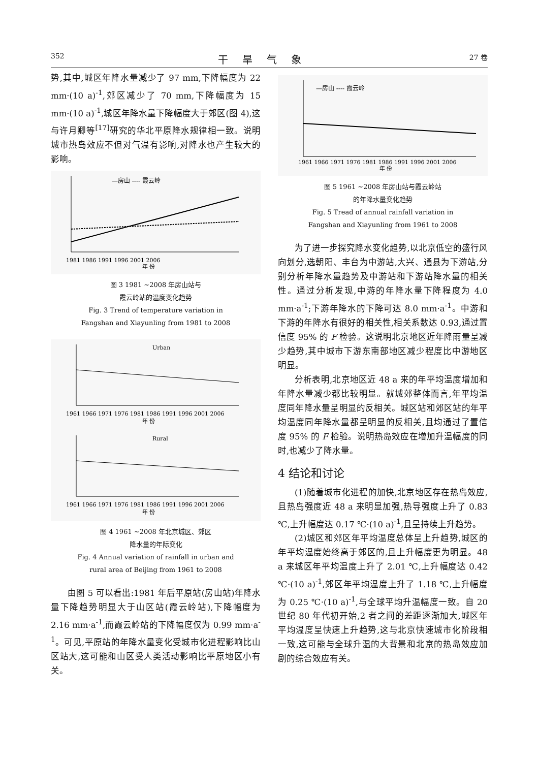352 干旱气象 27 卷
势,其中,城区年降水量减少了 97 mm,下降幅度为 22 mm·(10 a)<sup>-1</sup>,郊区减少了 70 mm,下降幅度为 15 mm·(10 a)<sup>-1</sup>,城区年降水量下降幅度大于郊区(图 4),这与许月卿等<sup>[17]</sup>研究的华北平原降水规律相一致。说明城市热岛效应不但对气温有影响,对降水也产生较大的影响。
—房山 ---- 霞云岭
1981 1986 1991 1996 2001 2006
年 份
图 3 1981 ~2008 年房山站与
霞云岭站的温度变化趋势
Fig. 3 Trend of temperature variation in
Fangshan and Xiayunling from 1981 to 2008
Urban
1961 1966 1971 1976 1981 1986 1991 1996 2001 2006
年 份
Rural
1961 1966 1971 1976 1981 1986 1991 1996 2001 2006
年 份
图 4 1961 ~2008 年北京城区、郊区
降水量的年际变化
Fig. 4 Annual variation of rainfall in urban and
rural area of Beijing from 1961 to 2008
由图 5 可以看出:1981 年后平原站(房山站)年降水量下降趋势明显大于山区站(霞云岭站),下降幅度为 2.16 mm·a<sup>-1</sup>,而霞云岭站的下降幅度仅为 0.99 mm·a<sup>-1</sup>。可见,平原站的年降水量变化受城市化进程影响比山区站大,这可能和山区受人类活动影响比平原地区小有关。
—房山 ---- 霞云岭
1961 1966 1971 1976 1981 1986 1991 1996 2001 2006
年 份
图 5 1961 ~2008 年房山站与霞云岭站
的年降水量变化趋势
Fig. 5 Tread of annual rainfall variation in
Fangshan and Xiayunling from 1961 to 2008
为了进一步探究降水变化趋势,以北京低空的盛行风向划分,选朝阳、丰台为中游站,大兴、通县为下游站,分别分析年降水量趋势及中游站和下游站降水量的相关性。通过分析发现,中游的年降水量下降程度为 4.0 mm·a<sup>-1</sup>;下游年降水的下降可达 8.0 mm·a<sup>-1</sup>。中游和下游的年降水有很好的相关性,相关系数达 0.93,通过置信度 95% 的 F 检验。这说明北京地区近年降雨量呈减少趋势,其中城市下游东南部地区减少程度比中游地区明显。
分析表明,北京地区近 48 a 来的年平均温度增加和年降水量减少都比较明显。就城郊整体而言,年平均温度同年降水量呈明显的反相关。城区站和郊区站的年平均温度同年降水量都呈明显的反相关,且均通过了置信度 95% 的 F 检验。说明热岛效应在增加升温幅度的同时,也减少了降水量。
4 结论和讨论
(1)随着城市化进程的加快,北京地区存在热岛效应,且热岛强度近 48 a 来明显加强,热导强度上升了 0.83 ℃,上升幅度达 0.17 ℃·(10 a)<sup>-1</sup>,且呈持续上升趋势。
(2)城区和郊区年平均温度总体呈上升趋势,城区的年平均温度始终高于郊区的,且上升幅度更为明显。48 a 来城区年平均温度上升了 2.01 ℃,上升幅度达 0.42 ℃·(10 a)<sup>-1</sup>,郊区年平均温度上升了 1.18 ℃,上升幅度为 0.25 ℃·(10 a)<sup>-1</sup>,与全球平均升温幅度一致。自 20 世纪 80 年代初开始,2 者之间的差距逐渐加大,城区年平均温度呈快速上升趋势,这与北京快速城市化阶段相一致,这可能与全球升温的大背景和北京的热岛效应加剧的综合效应有关。